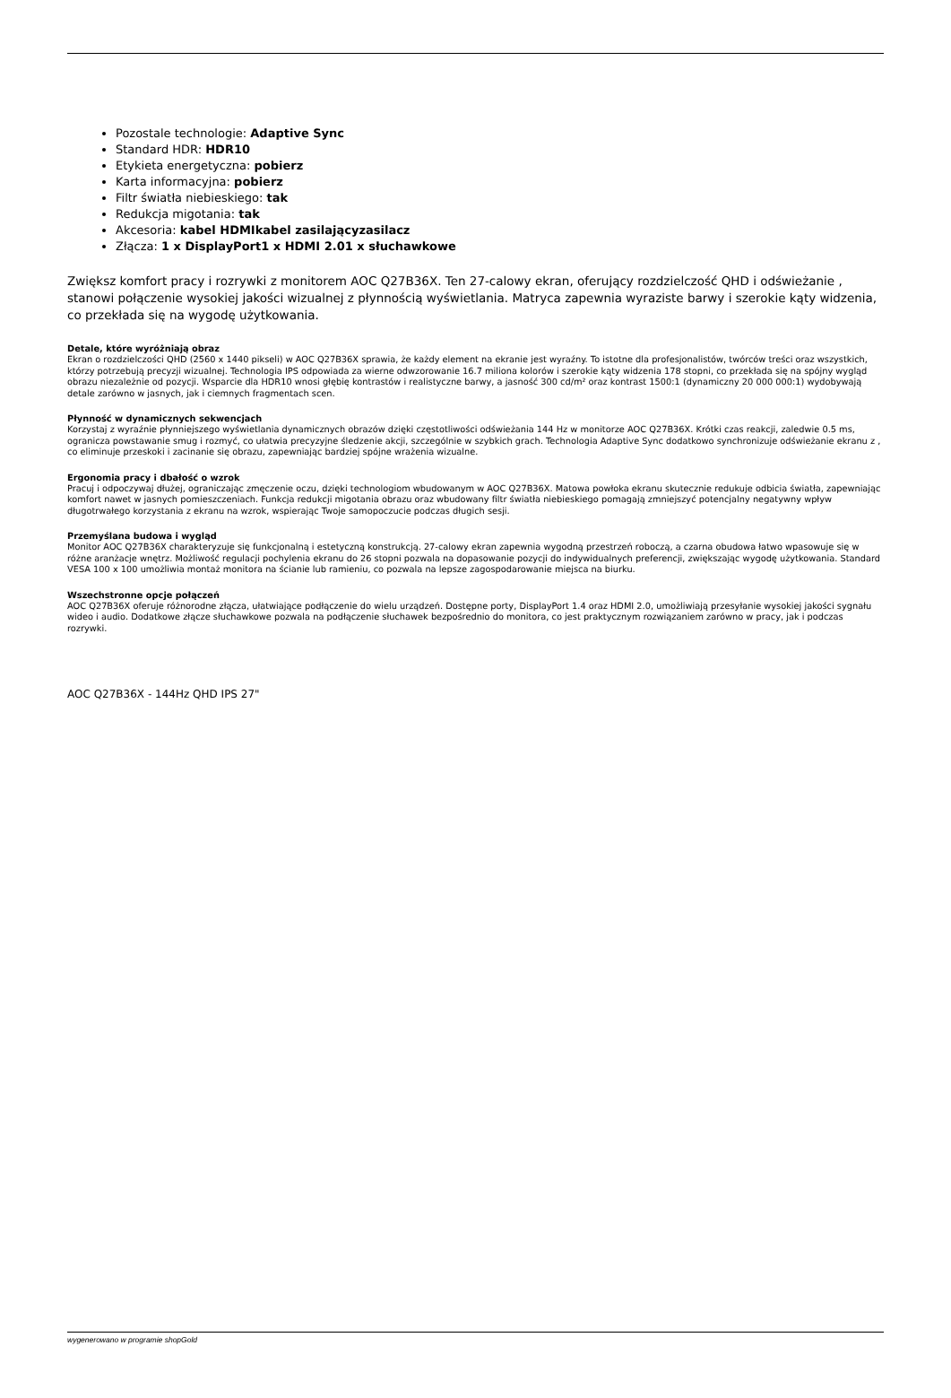Pozostale technologie: Adaptive Sync
Standard HDR: HDR10
Etykieta energetyczna: pobierz
Karta informacyjna: pobierz
Filtr światła niebieskiego: tak
Redukcja migotania: tak
Akcesoria: kabel HDMIkabel zasilającyzasilacz
Złącza: 1 x DisplayPort1 x HDMI 2.01 x słuchawkowe
Zwiększ komfort pracy i rozrywki z monitorem AOC Q27B36X. Ten 27-calowy ekran, oferujący rozdzielczość QHD i odświeżanie , stanowi połączenie wysokiej jakości wizualnej z płynnością wyświetlania. Matryca zapewnia wyraziste barwy i szerokie kąty widzenia, co przekłada się na wygodę użytkowania.
Detale, które wyróżniają obraz
Ekran o rozdzielczości QHD (2560 x 1440 pikseli) w AOC Q27B36X sprawia, że każdy element na ekranie jest wyraźny. To istotne dla profesjonalistów, twórców treści oraz wszystkich, którzy potrzebują precyzji wizualnej. Technologia IPS odpowiada za wierne odwzorowanie 16.7 miliona kolorów i szerokie kąty widzenia 178 stopni, co przekłada się na spójny wygląd obrazu niezależnie od pozycji. Wsparcie dla HDR10 wnosi głębię kontrastów i realistyczne barwy, a jasność 300 cd/m² oraz kontrast 1500:1 (dynamiczny 20 000 000:1) wydobywają detale zarówno w jasnych, jak i ciemnych fragmentach scen.
Płynność w dynamicznych sekwencjach
Korzystaj z wyraźnie płynniejszego wyświetlania dynamicznych obrazów dzięki częstotliwości odświeżania 144 Hz w monitorze AOC Q27B36X. Krótki czas reakcji, zaledwie 0.5 ms, ogranicza powstawanie smug i rozmyć, co ułatwia precyzyjne śledzenie akcji, szczególnie w szybkich grach. Technologia Adaptive Sync dodatkowo synchronizuje odświeżanie ekranu z , co eliminuje przeskoki i zacinanie się obrazu, zapewniając bardziej spójne wrażenia wizualne.
Ergonomia pracy i dbałość o wzrok
Pracuj i odpoczywaj dłużej, ograniczając zmęczenie oczu, dzięki technologiom wbudowanym w AOC Q27B36X. Matowa powłoka ekranu skutecznie redukuje odbicia światła, zapewniając komfort nawet w jasnych pomieszczeniach. Funkcja redukcji migotania obrazu oraz wbudowany filtr światła niebieskiego pomagają zmniejszyć potencjalny negatywny wpływ długotrwałego korzystania z ekranu na wzrok, wspierając Twoje samopoczucie podczas długich sesji.
Przemyślana budowa i wygląd
Monitor AOC Q27B36X charakteryzuje się funkcjonalną i estetyczną konstrukcją. 27-calowy ekran zapewnia wygodną przestrzeń roboczą, a czarna obudowa łatwo wpasowuje się w różne aranżacje wnętrz. Możliwość regulacji pochylenia ekranu do 26 stopni pozwala na dopasowanie pozycji do indywidualnych preferencji, zwiększając wygodę użytkowania. Standard VESA 100 x 100 umożliwia montaż monitora na ścianie lub ramieniu, co pozwala na lepsze zagospodarowanie miejsca na biurku.
Wszechstronne opcje połączeń
AOC Q27B36X oferuje różnorodne złącza, ułatwiające podłączenie do wielu urządzeń. Dostępne porty, DisplayPort 1.4 oraz HDMI 2.0, umożliwiają przesyłanie wysokiej jakości sygnału wideo i audio. Dodatkowe złącze słuchawkowe pozwala na podłączenie słuchawek bezpośrednio do monitora, co jest praktycznym rozwiązaniem zarówno w pracy, jak i podczas rozrywki.
AOC Q27B36X - 144Hz QHD IPS 27"
wygenerowano w programie shopGold